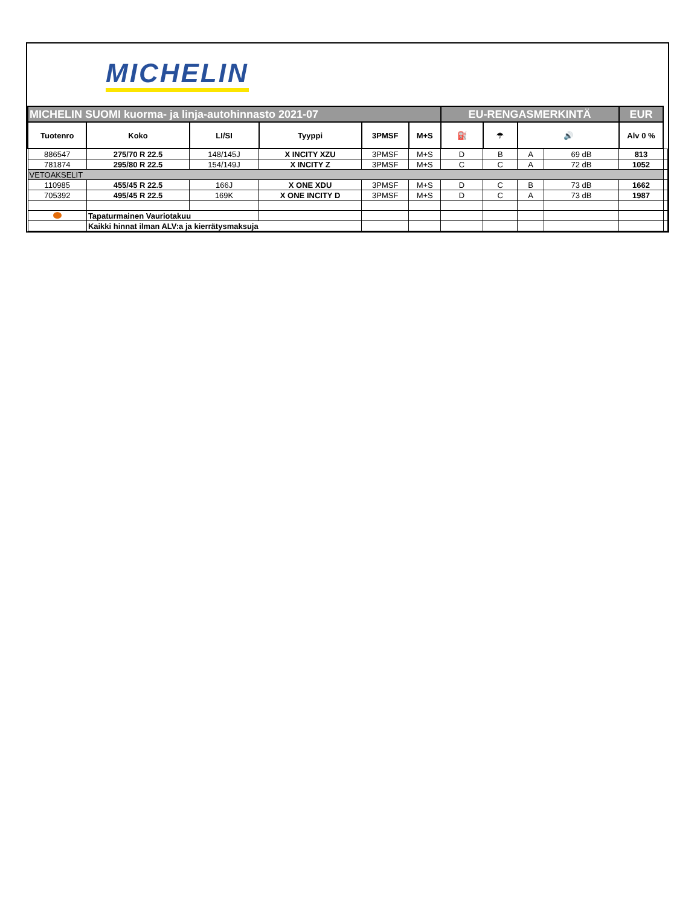MICHELIN
| MICHELIN SUOMI kuorma- ja linja-autohinnasto 2021-07 | | | | | | EU-RENGASMERKINTÄ | | | | EUR | |
| Tuotenro | Koko | LI/SI | Tyyppi | 3PMSF | M+S | ⛽ | ☂ | 🔊 | | Alv 0 % | |
| 886547 | 275/70 R 22.5 | 148/145J | X INCITY XZU | 3PMSF | M+S | D | B | A | 69 dB | 813 | |
| 781874 | 295/80 R 22.5 | 154/149J | X INCITY Z | 3PMSF | M+S | C | C | A | 72 dB | 1052 | |
| VETOAKSELIT | | | | | | | | | | | |
| 110985 | 455/45 R 22.5 | 166J | X ONE XDU | 3PMSF | M+S | D | C | B | 73 dB | 1662 | |
| 705392 | 495/45 R 22.5 | 169K | X ONE INCITY D | 3PMSF | M+S | D | C | A | 73 dB | 1987 | |
| | Tapaturmainen Vauriotakuu | | | | | | | | | | |
| | Kaikki hinnat ilman ALV:a ja kierrätysmaksuja | | | | | | | | | | |